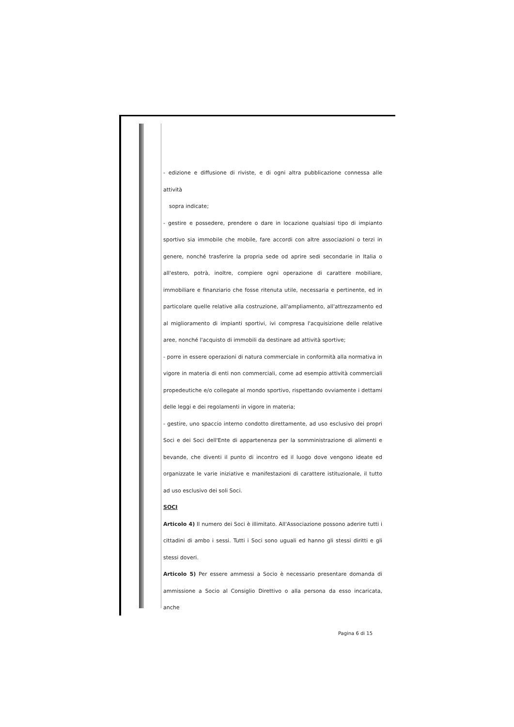- edizione e diffusione di riviste, e di ogni altra pubblicazione connessa alle attività
sopra indicate;
- gestire e possedere, prendere o dare in locazione qualsiasi tipo di impianto sportivo sia immobile che mobile, fare accordi con altre associazioni o terzi in genere, nonché trasferire la propria sede od aprire sedi secondarie in Italia o all'estero, potrà, inoltre, compiere ogni operazione di carattere mobiliare, immobiliare e finanziario che fosse ritenuta utile, necessaria e pertinente, ed in particolare quelle relative alla costruzione, all'ampliamento, all'attrezzamento ed al miglioramento di impianti sportivi, ivi compresa l'acquisizione delle relative aree, nonché l'acquisto di immobili da destinare ad attività sportive;
- porre in essere operazioni di natura commerciale in conformità alla normativa in vigore in materia di enti non commerciali, come ad esempio attività commerciali propedeutiche e/o collegate al mondo sportivo, rispettando ovviamente i dettami delle leggi e dei regolamenti in vigore in materia;
- gestire, uno spaccio interno condotto direttamente, ad uso esclusivo dei propri Soci e dei Soci dell'Ente di appartenenza per la somministrazione di alimenti e bevande, che diventi il punto di incontro ed il luogo dove vengono ideate ed organizzate le varie iniziative e manifestazioni di carattere istituzionale, il tutto ad uso esclusivo dei soli Soci.
SOCI
Articolo 4) Il numero dei Soci è illimitato. All'Associazione possono aderire tutti i cittadini di ambo i sessi. Tutti i Soci sono uguali ed hanno gli stessi diritti e gli stessi doveri.
Articolo 5) Per essere ammessi a Socio è necessario presentare domanda di ammissione a Socio al Consiglio Direttivo o alla persona da esso incaricata, anche
Pagina 6 di 15